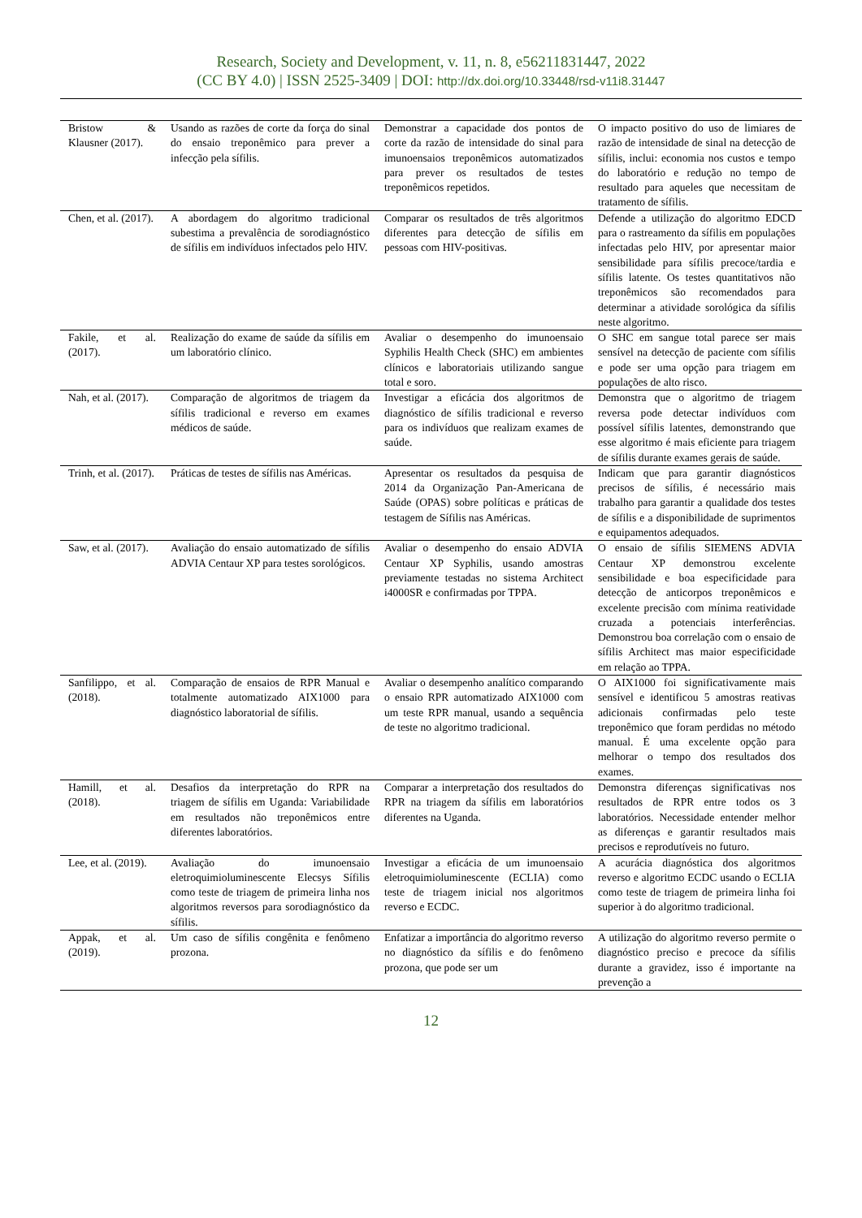Research, Society and Development, v. 11, n. 8, e56211831447, 2022
(CC BY 4.0) | ISSN 2525-3409 | DOI: http://dx.doi.org/10.33448/rsd-v11i8.31447
| Bristow & Klausner (2017). | Usando as razões de corte da força do sinal do ensaio treponêmico para prever a infecção pela sífilis. | Demonstrar a capacidade dos pontos de corte da razão de intensidade do sinal para imunoensaios treponêmicos automatizados para prever os resultados de testes treponêmicos repetidos. | O impacto positivo do uso de limiares de razão de intensidade de sinal na detecção de sífilis, inclui: economia nos custos e tempo do laboratório e redução no tempo de resultado para aqueles que necessitam de tratamento de sífilis. |
| Chen, et al. (2017). | A abordagem do algoritmo tradicional subestima a prevalência de sorodiagnóstico de sífilis em indivíduos infectados pelo HIV. | Comparar os resultados de três algoritmos diferentes para detecção de sífilis em pessoas com HIV-positivas. | Defende a utilização do algoritmo EDCD para o rastreamento da sífilis em populações infectadas pelo HIV, por apresentar maior sensibilidade para sífilis precoce/tardia e sífilis latente. Os testes quantitativos não treponêmicos são recomendados para determinar a atividade sorológica da sífilis neste algoritmo. |
| Fakile, et al. (2017). | Realização do exame de saúde da sífilis em um laboratório clínico. | Avaliar o desempenho do imunoensaio Syphilis Health Check (SHC) em ambientes clínicos e laboratoriais utilizando sangue total e soro. | O SHC em sangue total parece ser mais sensível na detecção de paciente com sífilis e pode ser uma opção para triagem em populações de alto risco. |
| Nah, et al. (2017). | Comparação de algoritmos de triagem da sífilis tradicional e reverso em exames médicos de saúde. | Investigar a eficácia dos algoritmos de diagnóstico de sífilis tradicional e reverso para os indivíduos que realizam exames de saúde. | Demonstra que o algoritmo de triagem reversa pode detectar indivíduos com possível sífilis latentes, demonstrando que esse algoritmo é mais eficiente para triagem de sífilis durante exames gerais de saúde. |
| Trinh, et al. (2017). | Práticas de testes de sífilis nas Américas. | Apresentar os resultados da pesquisa de 2014 da Organização Pan-Americana de Saúde (OPAS) sobre políticas e práticas de testagem de Sífilis nas Américas. | Indicam que para garantir diagnósticos precisos de sífilis, é necessário mais trabalho para garantir a qualidade dos testes de sífilis e a disponibilidade de suprimentos e equipamentos adequados. |
| Saw, et al. (2017). | Avaliação do ensaio automatizado de sífilis ADVIA Centaur XP para testes sorológicos. | Avaliar o desempenho do ensaio ADVIA Centaur XP Syphilis, usando amostras previamente testadas no sistema Architect i4000SR e confirmadas por TPPA. | O ensaio de sífilis SIEMENS ADVIA Centaur XP demonstrou excelente sensibilidade e boa especificidade para detecção de anticorpos treponêmicos e excelente precisão com mínima reatividade cruzada a potenciais interferências. Demonstrou boa correlação com o ensaio de sífilis Architect mas maior especificidade em relação ao TPPA. |
| Sanfilippo, et al. (2018). | Comparação de ensaios de RPR Manual e totalmente automatizado AIX1000 para diagnóstico laboratorial de sífilis. | Avaliar o desempenho analítico comparando o ensaio RPR automatizado AIX1000 com um teste RPR manual, usando a sequência de teste no algoritmo tradicional. | O AIX1000 foi significativamente mais sensível e identificou 5 amostras reativas adicionais confirmadas pelo teste treponêmico que foram perdidas no método manual. É uma excelente opção para melhorar o tempo dos resultados dos exames. |
| Hamill, et al. (2018). | Desafios da interpretação do RPR na triagem de sífilis em Uganda: Variabilidade em resultados não treponêmicos entre diferentes laboratórios. | Comparar a interpretação dos resultados do RPR na triagem da sífilis em laboratórios diferentes na Uganda. | Demonstra diferenças significativas nos resultados de RPR entre todos os 3 laboratórios. Necessidade entender melhor as diferenças e garantir resultados mais precisos e reprodutíveis no futuro. |
| Lee, et al. (2019). | Avaliação do imunoensaio eletroquimioluminescente Elecsys Sífilis como teste de triagem de primeira linha nos algoritmos reversos para sorodiagnóstico da sífilis. | Investigar a eficácia de um imunoensaio eletroquimioluminescente (ECLIA) como teste de triagem inicial nos algoritmos reverso e ECDC. | A acurácia diagnóstica dos algoritmos reverso e algoritmo ECDC usando o ECLIA como teste de triagem de primeira linha foi superior à do algoritmo tradicional. |
| Appak, et al. (2019). | Um caso de sífilis congênita e fenômeno prozona. | Enfatizar a importância do algoritmo reverso no diagnóstico da sífilis e do fenômeno prozona, que pode ser um | A utilização do algoritmo reverso permite o diagnóstico preciso e precoce da sífilis durante a gravidez, isso é importante na prevenção a |
12